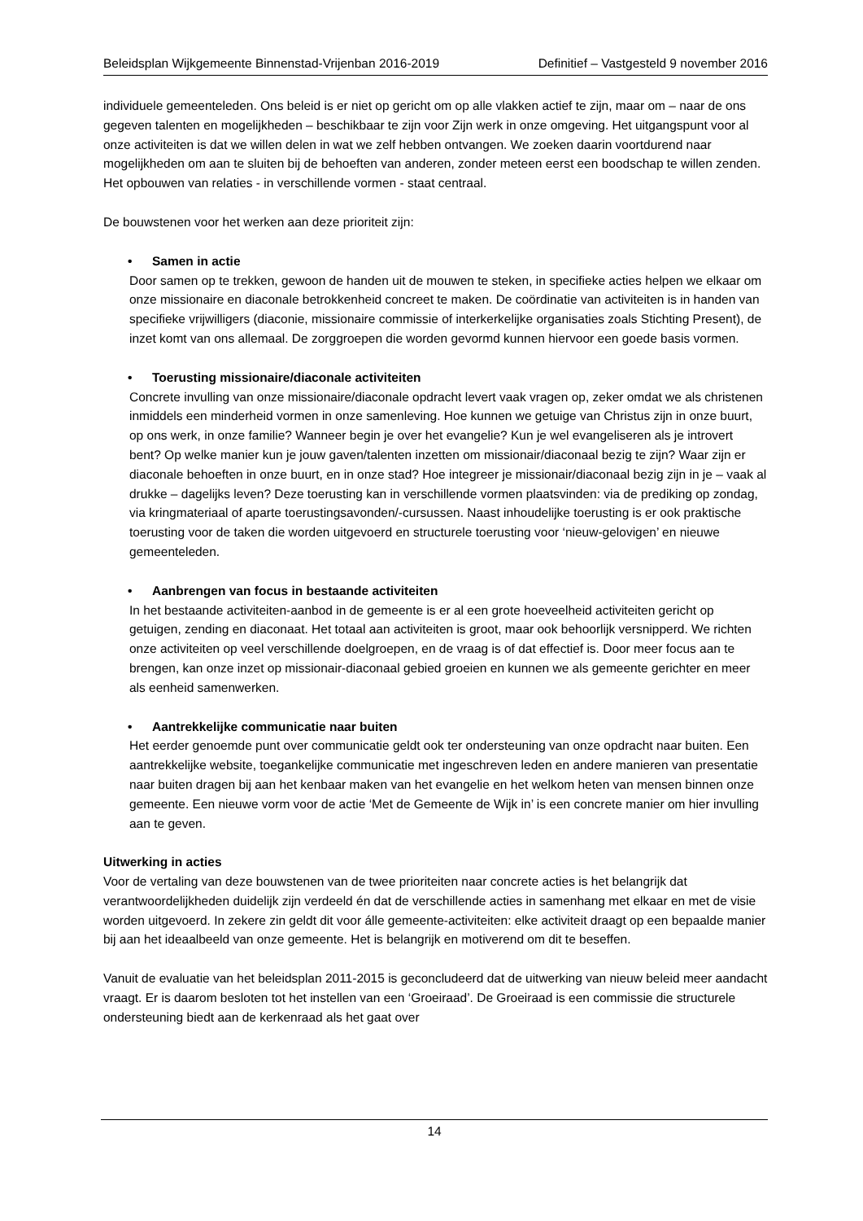Beleidsplan Wijkgemeente Binnenstad-Vrijenban 2016-2019 Definitief – Vastgesteld 9 november 2016
individuele gemeenteleden. Ons beleid is er niet op gericht om op alle vlakken actief te zijn, maar om – naar de ons gegeven talenten en mogelijkheden – beschikbaar te zijn voor Zijn werk in onze omgeving. Het uitgangspunt voor al onze activiteiten is dat we willen delen in wat we zelf hebben ontvangen. We zoeken daarin voortdurend naar mogelijkheden om aan te sluiten bij de behoeften van anderen, zonder meteen eerst een boodschap te willen zenden. Het opbouwen van relaties - in verschillende vormen - staat centraal.
De bouwstenen voor het werken aan deze prioriteit zijn:
• Samen in actie
Door samen op te trekken, gewoon de handen uit de mouwen te steken, in specifieke acties helpen we elkaar om onze missionaire en diaconale betrokkenheid concreet te maken. De coördinatie van activiteiten is in handen van specifieke vrijwilligers (diaconie, missionaire commissie of interkerkelijke organisaties zoals Stichting Present), de inzet komt van ons allemaal. De zorggroepen die worden gevormd kunnen hiervoor een goede basis vormen.
• Toerusting missionaire/diaconale activiteiten
Concrete invulling van onze missionaire/diaconale opdracht levert vaak vragen op, zeker omdat we als christenen inmiddels een minderheid vormen in onze samenleving. Hoe kunnen we getuige van Christus zijn in onze buurt, op ons werk, in onze familie? Wanneer begin je over het evangelie? Kun je wel evangeliseren als je introvert bent? Op welke manier kun je jouw gaven/talenten inzetten om missionair/diaconaal bezig te zijn? Waar zijn er diaconale behoeften in onze buurt, en in onze stad? Hoe integreer je missionair/diaconaal bezig zijn in je – vaak al drukke – dagelijks leven? Deze toerusting kan in verschillende vormen plaatsvinden: via de prediking op zondag, via kringmateriaal of aparte toerustingsavonden/-cursussen. Naast inhoudelijke toerusting is er ook praktische toerusting voor de taken die worden uitgevoerd en structurele toerusting voor ‘nieuw-gelovigen’ en nieuwe gemeenteleden.
• Aanbrengen van focus in bestaande activiteiten
In het bestaande activiteiten-aanbod in de gemeente is er al een grote hoeveelheid activiteiten gericht op getuigen, zending en diaconaat. Het totaal aan activiteiten is groot, maar ook behoorlijk versnipperd. We richten onze activiteiten op veel verschillende doelgroepen, en de vraag is of dat effectief is. Door meer focus aan te brengen, kan onze inzet op missionair-diaconaal gebied groeien en kunnen we als gemeente gerichter en meer als eenheid samenwerken.
• Aantrekkelijke communicatie naar buiten
Het eerder genoemde punt over communicatie geldt ook ter ondersteuning van onze opdracht naar buiten. Een aantrekkelijke website, toegankelijke communicatie met ingeschreven leden en andere manieren van presentatie naar buiten dragen bij aan het kenbaar maken van het evangelie en het welkom heten van mensen binnen onze gemeente. Een nieuwe vorm voor de actie ‘Met de Gemeente de Wijk in’ is een concrete manier om hier invulling aan te geven.
Uitwerking in acties
Voor de vertaling van deze bouwstenen van de twee prioriteiten naar concrete acties is het belangrijk dat verantwoordelijkheden duidelijk zijn verdeeld én dat de verschillende acties in samenhang met elkaar en met de visie worden uitgevoerd. In zekere zin geldt dit voor álle gemeente-activiteiten: elke activiteit draagt op een bepaalde manier bij aan het ideaalbeeld van onze gemeente. Het is belangrijk en motiverend om dit te beseffen.
Vanuit de evaluatie van het beleidsplan 2011-2015 is geconcludeerd dat de uitwerking van nieuw beleid meer aandacht vraagt. Er is daarom besloten tot het instellen van een ‘Groeiraad’. De Groeiraad is een commissie die structurele ondersteuning biedt aan de kerkenraad als het gaat over
14